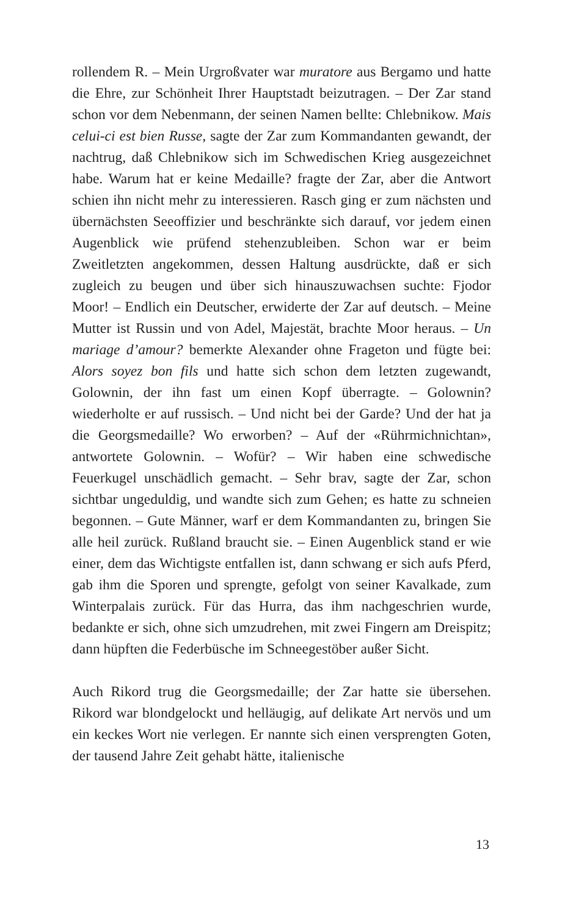rollendem R. – Mein Urgroßvater war muratore aus Bergamo und hatte die Ehre, zur Schönheit Ihrer Hauptstadt beizutragen. – Der Zar stand schon vor dem Nebenmann, der seinen Namen bellte: Chlebnikow. Mais celui-ci est bien Russe, sagte der Zar zum Kommandanten gewandt, der nachtrug, daß Chlebnikow sich im Schwedischen Krieg ausgezeichnet habe. Warum hat er keine Medaille? fragte der Zar, aber die Antwort schien ihn nicht mehr zu interessieren. Rasch ging er zum nächsten und übernächsten Seeoffizier und beschränkte sich darauf, vor jedem einen Augenblick wie prüfend stehenzubleiben. Schon war er beim Zweitletzten angekommen, dessen Haltung ausdrückte, daß er sich zugleich zu beugen und über sich hinauszuwachsen suchte: Fjodor Moor! – Endlich ein Deutscher, erwiderte der Zar auf deutsch. – Meine Mutter ist Russin und von Adel, Majestät, brachte Moor heraus. – Un mariage d’amour? bemerkte Alexander ohne Frageton und fügte bei: Alors soyez bon fils und hatte sich schon dem letzten zugewandt, Golownin, der ihn fast um einen Kopf überragte. – Golownin? wiederholte er auf russisch. – Und nicht bei der Garde? Und der hat ja die Georgsmedaille? Wo erworben? – Auf der «Rührmichnichtan», antwortete Golownin. – Wofür? – Wir haben eine schwedische Feuerkugel unschädlich gemacht. – Sehr brav, sagte der Zar, schon sichtbar ungeduldig, und wandte sich zum Gehen; es hatte zu schneien begonnen. – Gute Männer, warf er dem Kommandanten zu, bringen Sie alle heil zurück. Rußland braucht sie. – Einen Augenblick stand er wie einer, dem das Wichtigste entfallen ist, dann schwang er sich aufs Pferd, gab ihm die Sporen und sprengte, gefolgt von seiner Kavalkade, zum Winterpalais zurück. Für das Hurra, das ihm nachgeschrien wurde, bedankte er sich, ohne sich umzudrehen, mit zwei Fingern am Dreispitz; dann hüpften die Federbüsche im Schneegestöber außer Sicht.
Auch Rikord trug die Georgsmedaille; der Zar hatte sie übersehen. Rikord war blondgelockt und helläugig, auf delikate Art nervös und um ein keckes Wort nie verlegen. Er nannte sich einen versprengten Goten, der tausend Jahre Zeit gehabt hätte, italienische
13